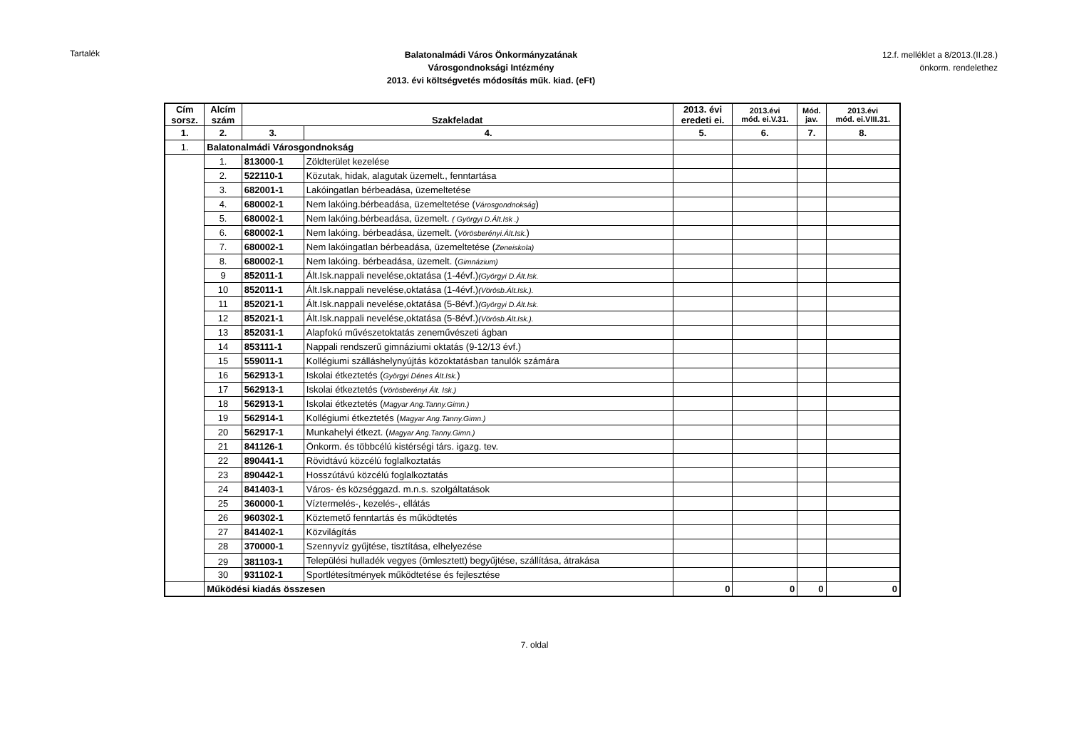Tartalék
Balatonalmádi Város Önkormányzatának
Városgondnoksági Intézmény
2013. évi költségvetés módosítás műk. kiad. (eFt)
12.f. melléklet a 8/2013.(II.28.)
önkorm. rendelethez
| Cím sorsz. | Alcím szám | Szakfeladat | | 2013. évi eredeti ei. | 2013.évi mód. ei.V.31. | Mód. jav. | 2013.évi mód. ei.VIII.31. |
| --- | --- | --- | --- | --- | --- | --- | --- |
| 1. | 2. | 3. | 4. | 5. | 6. | 7. | 8. |
| 1. | Balatonalmádi Városgondnokság | | | | | | |
| | 1. | 813000-1 | Zöldterület kezelése | | | | |
| | 2. | 522110-1 | Közutak, hidak, alagutak üzemelt., fenntartása | | | | |
| | 3. | 682001-1 | Lakóingatlan bérbeadása, üzemeltetése | | | | |
| | 4. | 680002-1 | Nem lakóing.bérbeadása, üzemeltetése ( Városgondnokság ) | | | | |
| | 5. | 680002-1 | Nem lakóing.bérbeadása, üzemelt. ( Györgyi D.Ált.Isk .) | | | | |
| | 6. | 680002-1 | Nem lakóing. bérbeadása, üzemelt. ( Vörösberényi.Ált.Isk. ) | | | | |
| | 7. | 680002-1 | Nem lakóingatlan bérbeadása, üzemeltetése ( Zeneiskola) | | | | |
| | 8. | 680002-1 | Nem lakóing. bérbeadása, üzemelt. ( Gimnázium) | | | | |
| | 9 | 852011-1 | Ált.Isk.nappali nevelése,oktatása (1-4évf.) (Györgyi D.Ált.Isk. | | | | |
| | 10 | 852011-1 | Ált.Isk.nappali nevelése,oktatása (1-4évf.) (Vörösb.Ált.Isk.). | | | | |
| | 11 | 852021-1 | Ált.Isk.nappali nevelése,oktatása (5-8évf.) (Györgyi D.Ált.Isk. | | | | |
| | 12 | 852021-1 | Ált.Isk.nappali nevelése,oktatása (5-8évf.) (Vörösb.Ált.Isk.). | | | | |
| | 13 | 852031-1 | Alapfokú művészetoktatás zeneművészeti ágban | | | | |
| | 14 | 853111-1 | Nappali rendszerű gimnáziumi oktatás (9-12/13 évf.) | | | | |
| | 15 | 559011-1 | Kollégiumi szálláshelynyújtás közoktatásban tanulók számára | | | | |
| | 16 | 562913-1 | Iskolai étkeztetés ( Györgyi Dénes Ált.Isk. ) | | | | |
| | 17 | 562913-1 | Iskolai étkeztetés ( Vörösberényi Ált. Isk.) | | | | |
| | 18 | 562913-1 | Iskolai étkeztetés ( Magyar Ang.Tanny.Gimn.) | | | | |
| | 19 | 562914-1 | Kollégiumi étkeztetés ( Magyar Ang.Tanny.Gimn.) | | | | |
| | 20 | 562917-1 | Munkahelyi étkezt. ( Magyar Ang.Tanny.Gimn.) | | | | |
| | 21 | 841126-1 | Önkorm. és többcélú kistérségi társ. igazg. tev. | | | | |
| | 22 | 890441-1 | Rövidtávú közcélú foglalkoztatás | | | | |
| | 23 | 890442-1 | Hosszútávú közcélú foglalkoztatás | | | | |
| | 24 | 841403-1 | Város- és községgazd. m.n.s. szolgáltatások | | | | |
| | 25 | 360000-1 | Víztermelés-, kezelés-, ellátás | | | | |
| | 26 | 960302-1 | Köztemető fenntartás és működtetés | | | | |
| | 27 | 841402-1 | Közvilágítás | | | | |
| | 28 | 370000-1 | Szennyvíz gyűjtése, tisztítása, elhelyezése | | | | |
| | 29 | 381103-1 | Települési hulladék vegyes (ömlesztett) begyűjtése, szállítása, átrakása | | | | |
| | 30 | 931102-1 | Sportlétesítmények működtetése és fejlesztése | | | | |
| | Működési kiadás összesen | | | 0 | 0 | 0 | 0 |
7. oldal